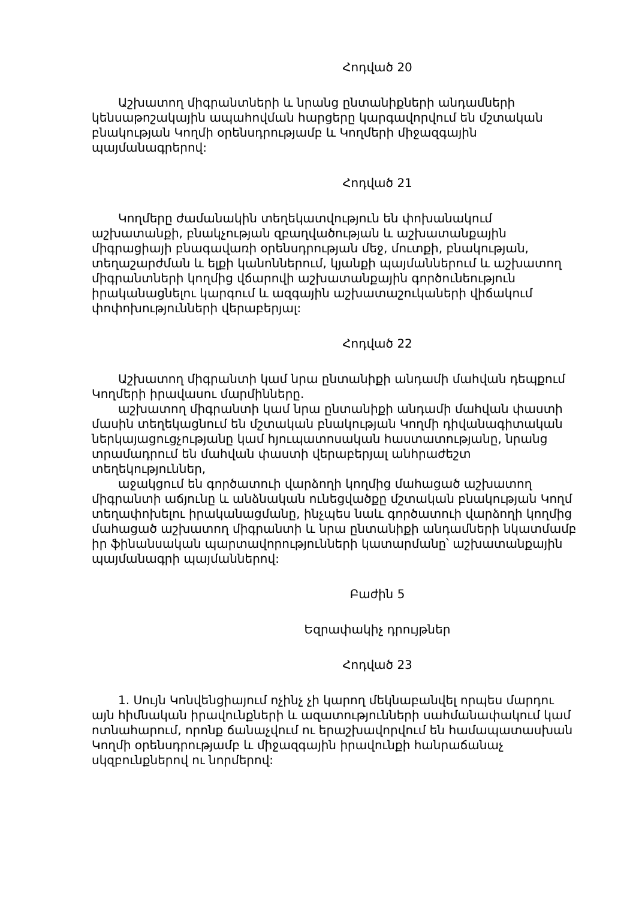Հոդված 20
Աշխատող միգրանտների և նրանց ընտանիքների անդամների կենսաթոշակային ապահովման հարցերը կարգավորվում են մշտական բնակության Կողմի օրենսդրությամբ և Կողմերի միջազգային պայմանագրերով:
Հոդված 21
Կողմերը ժամանակին տեղեկատվություն են փոխանակում աշխատանքի, բնակչության զբաղվածության և աշխատանքային միգրացիայի բնագավառի օրենսդրության մեջ, մուտքի, բնակության, տեղաշարժման և ելքի կանոններում, կյանքի պայմաններում և աշխատող միգրանտների կողմից վճարովի աշխատանքային գործունեություն իրականացնելու կարգում և ազգային աշխատաշուկաների վիճակում փոփոխությունների վերաբերյալ:
Հոդված 22
Աշխատող միգրանտի կամ նրա ընտանիքի անդամի մահվան դեպքում Կողմերի իրավասու մարմինները.
աշխատող միգրանտի կամ նրա ընտանիքի անդամի մահվան փաստի մասին տեղեկացնում են մշտական բնակության Կողմի դիվանագիտական ներկայացուցչությանը կամ հյուպատոսական հաստատությանը, նրանց տրամադրում են մահվան փաստի վերաբերյալ անհրաժեշտ տեղեկություններ,
աջակցում են գործատուի վարձողի կողմից մահացած աշխատող միգրանտի աճյունը և անձնական ունեցվածքը մշտական բնակության Կողմ տեղափոխելու իրականացմանը, ինչպես նաև գործատուի վարձողի կողմից մահացած աշխատող միգրանտի և նրա ընտանիքի անդամների նկատմամբ իր ֆինանսական պարտավորությունների կատարմանը՝ աշխատանքային պայմանագրի պայմաններով:
Բաժին 5
Եզրափակիչ դրույթներ
Հոդված 23
1. Սույն Կոնվենցիայում ոչինչ չի կարող մեկնաբանվել որպես մարդու այն հիմնական իրավունքների և ազատությունների սահմանափակում կամ ոտնահարում, որոնք ճանաչվում ու երաշխավորվում են համապատասխան Կողմի օրենսդրությամբ և միջազգային իրավունքի հանրաճանաչ սկզբունքներով ու նորմերով: